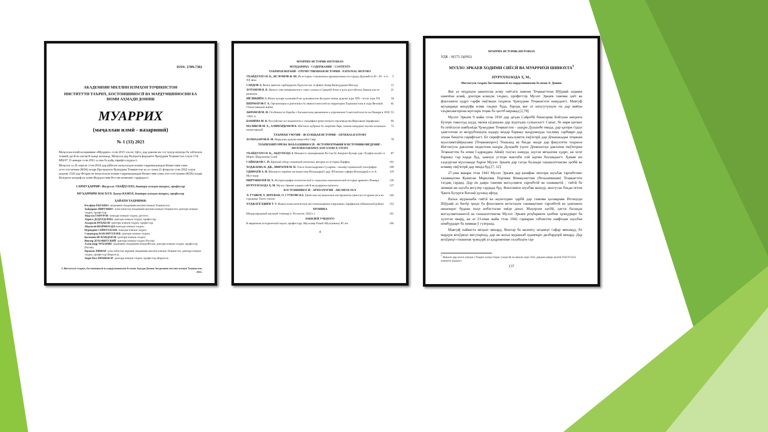ISSN: 2709-7382
АКАДЕМИЯИ МИЛЛИИ ИЛМҲОИ ТОҶИКИСТОН
ИНСТИТУТИ ТАЪРИХ, БОСТОНШИНОСӢ ВА МАРДУМШИНОСИИ БА НОМИ АҲМАДИ ДОНИШ
МУАРРИХ
(маҷаллаи илмӣ - назариявӣ)
№ 1 (33) 2023
Маҷаллаи илмӣ-назариявии «Муаррих» соли 2015 таъсис ёфта, дар давоми як сол чаҳор шумора ба забонҳои тоҷикӣ, русӣ ва англисӣ нашр мешавад. Маҷалла дар Вазорати фарҳанги Ҷумҳурии Тоҷикистон таҳти 174/МҶ-97 15 январи соли 2021 аз нав ба қайд гирифта шудааст.
Маҷалла аз 26 апрели соли 2018 дар рӯйхати маҷаллаҳои илмии тақризшавандаи Комиссияи олии аттестатсионии (КОА) назди Президенти Ҷумҳурии Тоҷикистон ва аз санаи 21 феврали соли 2022 таҳти рақами 1520 дар Феҳристи маҷаллаҳои илмии тақризшавандаи Комиссияи олии аттестатсионии (КОА) назди Вазорати маориф ва илми Федератсияи Россия номнавис гардидааст.
САРМУҲАРРИР: Насрулло УБАЙДУЛЛО, доктори илмҳои таърих, профессор
МУҲАРРИРИ МАСЪУЛ: Ҳамза КАМОЛ, доктори илмҳои таърих, профессор
ҲАЙАТИ ТАҲРИРИЯ:
Юсуфшо ЁҚУБШО -академики Академияи миллии илмҳои Тоҷикистон;
Ҳайдаршо ПИРУМШО -узви вобастаи Академияи миллии илмҳои Тоҷикистон, доктори илмҳои таърих, профессор;
Абдулло ГАФУРОВ -номзади илмҳои таърих, дотсент;
Лариса ДОДХУДОЕВА -доктори илмҳои таърих, профессор;
Аскаралӣ РАҶАБОВ -доктори илмҳои таърих, профессор;
Абдувалӣ ШАРИФЗОДА-номзади илмҳои таърих;
Нуриддин САЙФУЛЛОЕВ -номзади илмҳои таърих;
Саидмурод БОБОМУЛЛОЕВ -доктори илмҳои таърих;
Қосимшо ИСКАНДАРОВ -доктори илмҳои таърих;
Виктор ДУБОВИТСКИЙ -доктори илмҳои таърих (Русия);
Александр ЧУБАРЯН -академики Академияи илмҳоиРусия, доктори илмҳои таърих, профессор (Русия);
Франсис РИШАР -узви вобастаи хориҷии Академияи миллии илмҳои Тоҷикистон, доктори илмҳои таърих, профессор (Фаронса);
Анри-Пол ФРАНКФОР -доктори илмҳои таърих, профессор (Фаронса).
© Институти таърих, бостоншиносӣ ва мардумшиносии ба номи Аҳмади Дониш Академияи миллии илмҳои Тоҷикистон, 2023.
МУАРРИХ-ИСТОРИК-HISTORIAN
МУНДАРИҶА - СОДЕРЖАНИЕ - CONTENTS
ТАЪРИХИ ВАТАНӢ - ОТЕЧЕСТВЕННАЯ ИСТОРИЯ - NATIONAL HISTORY
УБАЙДУЛЛО Н. К., ИСЛОМОВ Ф. Ш. Из истории становления промышленности города Душанбе в 20 - 30 - е гг. XX века 5
САИДОВ А. Вазъи давлати сарбадорони Хуросон пас аз фавти Амир Ваҷеҳуддини Масъуд 13
ХОТАМОВ Н. Б. Начало сева американского сорта хлопка в Средней Азии и роль российских банков для ее развития 21
МЕЛИКИЁН Э. Вазъи ҳунари хушнависӣ ва хушнависони Бухорои нимаи дувуми асри XIX - оғози асри XX 34
ШЕРМАТОВ Г. А. Организация и деятельность эвакогоспиталей на территории Таджикистана в годы Великой Отечественной войны 41
АКРАМОВ М. И. Особенности борьбы с басмаческим движением и упрочнение Советской власти на Памире в 1918 -1923 гг. 53
БАКИЕВА М. К. Российские исследователи о специфике ремесленного производства Верховьев Зарафшана 66
МАЛИКОВ М. Х., АЛИМАРДОНОВ Б. Масоили мубрами бо энергияи барқ таъмин намудани аҳолии ноҳияҳои наздисарҳадӣ 72
ТАЪРИХИ УМУМӢ – ВСЕОБЩАЯ ИСТОРИЯ – GENERALH ISTORY
ХОЛНАЗАРОВ Н. М. Марҳалаи дувуми инқилоби Савр 78
ТАЪРИХНИГОРӢ ВА МАЪХАЗШИНОСӢ - ИСТОРИОГРАФИЯ И ИСТОЧНИКОВЕДЕНИЕ - HISTORIOGRAPHY AND SOURCE STUDY
УБАЙДУЛЛО Н. К., АБДУЛЗОДА З. Инъикоси лашкаркашии Россия ба Аморати Бухоро дар «Туҳфаи шоҳӣ»-и Мирзо Абдулазими Сомӣ 87
САЙНАКОВ С. П. Краткий обзор сочинений античных авторов по истории Парфии 101
ХОДЖАЕВА Н. ДЖ., МИРЗОЕВ М. Н. Ольга Александровна Сухарева - пионер таджикской этнографии 108
ОДИНАЕВ А. Н. Инъикоси чараёни экспедитсияи Искандаркӯл дар «Рӯзномаи сафари Искандаркӯл»-и А. Мустаҷир 119
ПИРУМШОЕВ М. Х. Историография политической и социально-экономической истории древнего Памира 130
НУРУЛЛОЗОДА Ҳ. М. Мулло Эркаев ходими сиёсӣ ва муаррихи шинохта 137
БОСТОНШИНОСӢ - АРХЕОЛОГИЯ - ARCHEOLOGY
Л. ГУНВОР, Х. ШТЕФАН, О. СУТКОВСКА. Греческие музыкальные инструменты (авлосы) из храма окса на городище Тахти сангин 142
ХУДЖАГЕЛДИЕВ Т. У. Новые палеолитические местонахождения в верховьях Зарафшона (Айнинский район) 152
ХРОНИКА
Международный научный семинар (г. Роскилле, 2022 г.) 161
ЮБИЛЕЙ УЧЕНОГО
К вершинам исторической науки, профессору Абулхаеву Ракиб Абулхаевичу 85 лет 166
4
МУАРРИХ-ИСТОРИК-HISTORIAN
УДК - 9(575.3)(092)
МУЛЛО ЭРКАЕВ ХОДИМИ СИЁСӢ ВА МУАРРИХИ ШИНОХТА<sup>1</sup>
НУРУЛЛОЗОДА Ҳ. М.,
Институти таърих бостоншиносӣ ва мардумшиносии ба номи А. Дониш
Яке аз чеҳраҳои шинохтаи илму сиёсати замони Тоҷикистони Шӯравӣ ходими намоёни илмӣ, доктори илмҳои таърих, профессор Мулло Эркаев тамоми ҳаёт ва фаъолияти худро сарфи омӯзиши таърихи Ҷумҳурии Тоҷикистон намудааст. Мавсуф муҳаққиқи маъруфи илми таърих буда, барҳақ яке аз шоҳсутунҳои он дар миёни таърихнигорони муосири тоҷик ба ҳисоб меравад [2,78].
Мулло Эркаев 9 майи соли 1910 дар деҳаи Сайробӣ бекигарии Бойсуни аморати Бухоро таваллуд шуда, овони кӯдакиаш дар зодгоҳаш гузаштааст. Сипас, бо амри қисмат ба пойтахти навбунёди Ҷумҳурии Тоҷикистон - шаҳри Душанбе омада, дар қатори садҳо ҳамсолони аз меҳрубониҳои падару модар барвақт маҳрумшуда таълиму тарбияро дар хонаи бачагон гирифтааст. Бо гирифтани маълумоти омӯзгорӣ дар Донишкадаи тоҷикии муаллимтайёркунии (Тоҷикинпрос) Тошканд ва баъди чанде дар факултети таърихи Институти давлатии педагогии шаҳри Душанбе (ҳоло Донишгоҳи давлатии омӯзгории Тоҷикистон ба номи Садриддин Айнӣ) таҳсил намуда, шуғли меҳнатии худро, ки хеле барвақт сар карда буд, ҳамчун устоди мактаби олӣ идома бахшидааст. Ҳамаи ин таҳкурсии муътамаде барои Мулло Эркаев дар сатҳи баланди ташкилотчигии ҳизбӣ ва илмиву омӯзгорӣ дар оянда буд [7, 12].
27-уми январи соли 1941 Мулло Эркаев дар вазифаи лектори шуъбаи тарғиботию ташвиқотии Кумитаи Марказии Партияи Коммунистии (большевикии) Тоҷикистон тасдиқ гардид. Дар он давра тамоми масъулияти тарғиботӣ ва ташвиқотӣ - сиёсӣ ба зиммаи ин шуъба вогузор гардида буд. Фаъолияти шуъбаи мазкур, махсусан баъди оғози Ҷанги Бузурги Ватанӣ дучанд афзуд.
Вазъи мураккаби сиёсӣ ва иқтисодию ҳарбӣ дар тамоми қаламрави Иттиҳоди Шӯравӣ аз бисёр ҷиҳат ба фаъолияти воситаҳои ташвиқотию тарғиботӣ ва ҳамзамон нишонрас будани онҳо вобастагии зиёде дошт. Маҳорати касбӣ, ҳисси баланди масъулиятшиносӣ ва ташкилотчигии Мулло Эркаев роҳбарияти ҳизбии ҷумҳуриро ба хулосае овард, ки аз 23-юми майи соли 1942 сарварии таблиғоти шифоҳии шуъбаи номбурдаро ба зиммаи ӯ гузоранд.
Мавсуф пайваста меҳнат мекард, бештар ба вилояту ноҳияҳо сафар менамуд, бо мардум вохӯриҳо мегузаронд, дар ин вазъи мураккаб одамонро дилбардорӣ мекард. Дар вохӯриҳо сокинони ҷумҳурӣ аз қаҳрамонию ғалабаҳои сар-
<sup>1</sup> Мақола дар асоси лоиҳаи «Таърих халқи тоҷик» (асри III ва аввали асри XX), рақами қайди авлатӣ 0121ТЈ1211 навишта шудааст.
137